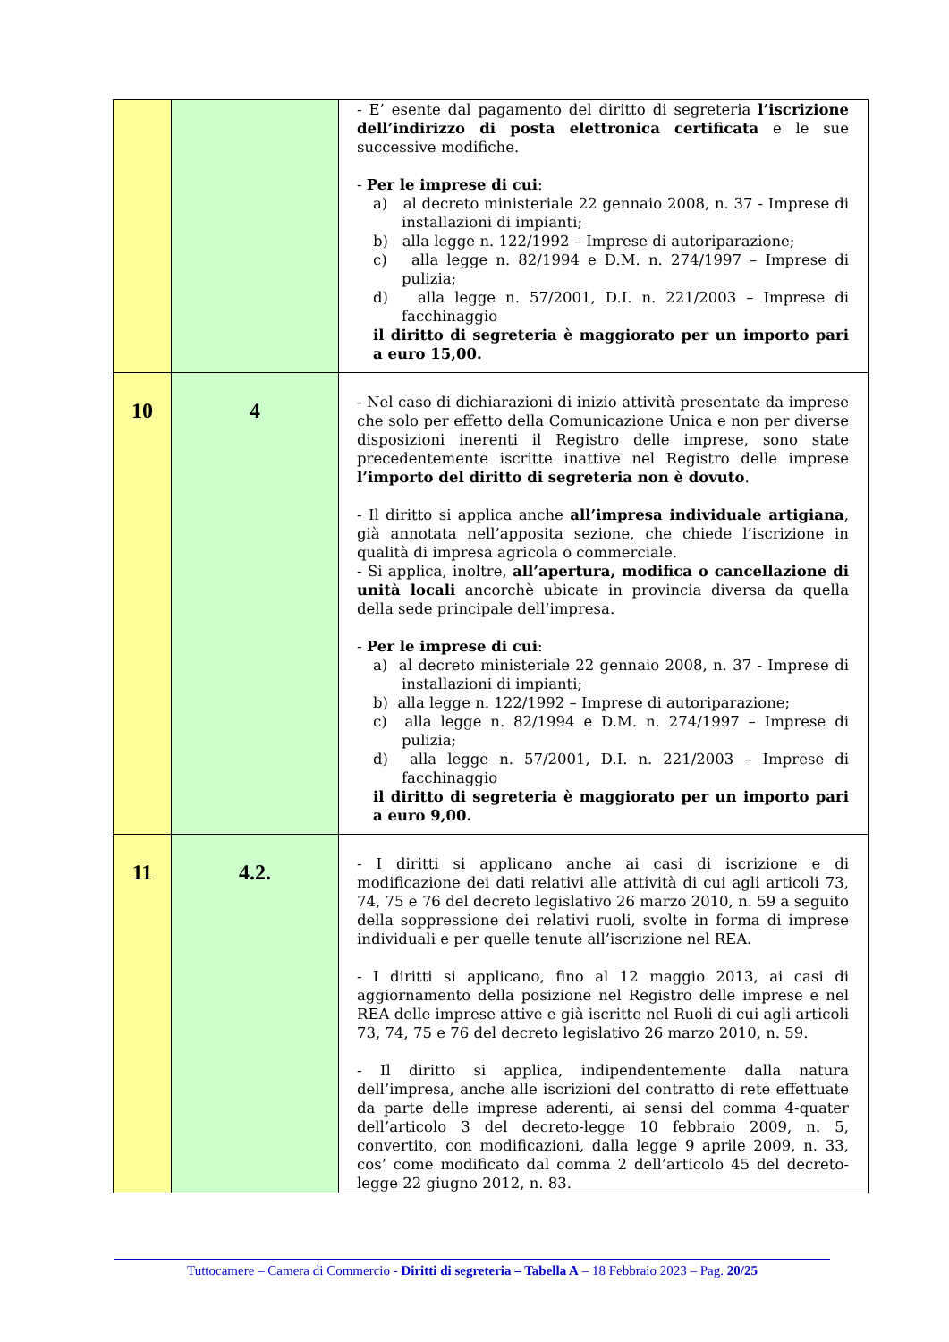| | | - E’ esente dal pagamento del diritto di segreteria l’iscrizione dell’indirizzo di posta elettronica certificata e le sue successive modifiche. - Per le imprese di cui : a) al decreto ministeriale 22 gennaio 2008, n. 37 - Imprese di installazioni di impianti; b) alla legge n. 122/1992 – Imprese di autoriparazione; c) alla legge n. 82/1994 e D.M. n. 274/1997 – Imprese di pulizia; d) alla legge n. 57/2001, D.I. n. 221/2003 – Imprese di facchinaggio il diritto di segreteria è maggiorato per un importo pari a euro 15,00. |
| 10 | 4 | - Nel caso di dichiarazioni di inizio attività presentate da imprese che solo per effetto della Comunicazione Unica e non per diverse disposizioni inerenti il Registro delle imprese, sono state precedentemente iscritte inattive nel Registro delle imprese l’importo del diritto di segreteria non è dovuto . - Il diritto si applica anche all’impresa individuale artigiana , già annotata nell’apposita sezione, che chiede l’iscrizione in qualità di impresa agricola o commerciale. - Si applica, inoltre, all’apertura, modifica o cancellazione di unità locali ancorchè ubicate in provincia diversa da quella della sede principale dell’impresa. - Per le imprese di cui : a) al decreto ministeriale 22 gennaio 2008, n. 37 - Imprese di installazioni di impianti; b) alla legge n. 122/1992 – Imprese di autoriparazione; c) alla legge n. 82/1994 e D.M. n. 274/1997 – Imprese di pulizia; d) alla legge n. 57/2001, D.I. n. 221/2003 – Imprese di facchinaggio il diritto di segreteria è maggiorato per un importo pari a euro 9,00. |
| 11 | 4.2. | - I diritti si applicano anche ai casi di iscrizione e di modificazione dei dati relativi alle attività di cui agli articoli 73, 74, 75 e 76 del decreto legislativo 26 marzo 2010, n. 59 a seguito della soppressione dei relativi ruoli, svolte in forma di imprese individuali e per quelle tenute all’iscrizione nel REA. - I diritti si applicano, fino al 12 maggio 2013, ai casi di aggiornamento della posizione nel Registro delle imprese e nel REA delle imprese attive e già iscritte nel Ruoli di cui agli articoli 73, 74, 75 e 76 del decreto legislativo 26 marzo 2010, n. 59. - Il diritto si applica, indipendentemente dalla natura dell’impresa, anche alle iscrizioni del contratto di rete effettuate da parte delle imprese aderenti, ai sensi del comma 4-quater dell’articolo 3 del decreto-legge 10 febbraio 2009, n. 5, convertito, con modificazioni, dalla legge 9 aprile 2009, n. 33, cos’ come modificato dal comma 2 dell’articolo 45 del decreto-legge 22 giugno 2012, n. 83. |
Tuttocamere – Camera di Commercio - Diritti di segreteria – Tabella A – 18 Febbraio 2023 – Pag. 20/25